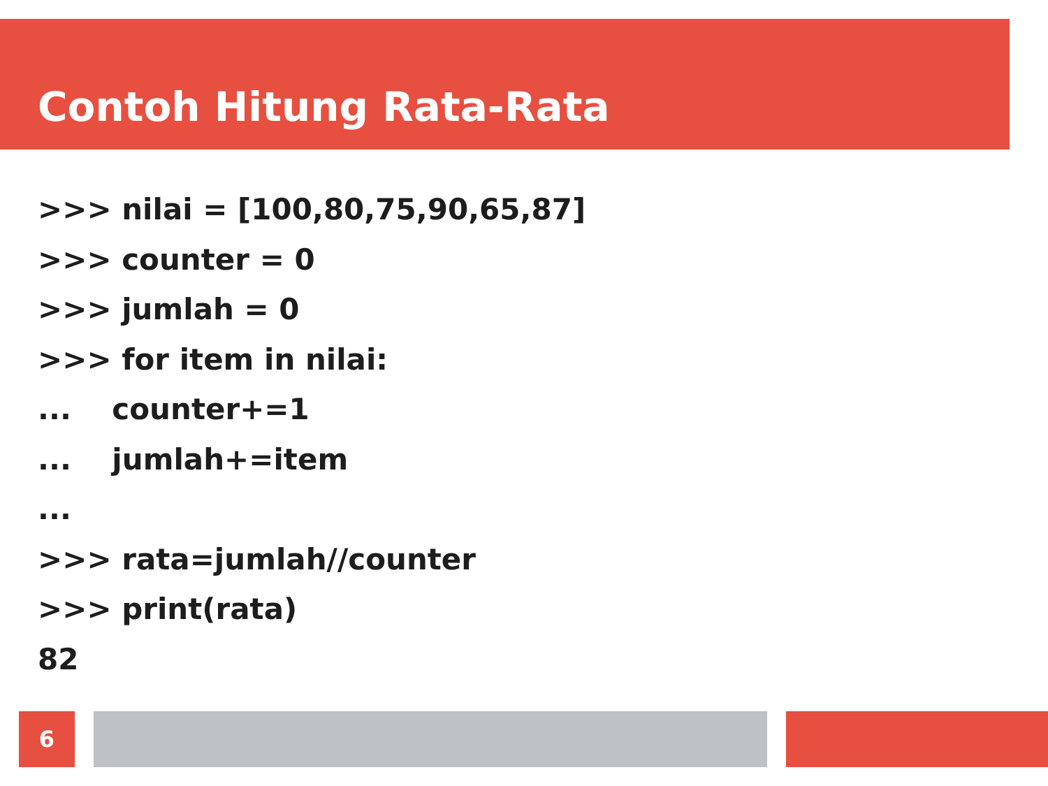Contoh Hitung Rata-Rata
>>> nilai = [100,80,75,90,65,87]
>>> counter = 0
>>> jumlah = 0
>>> for item in nilai:
... counter+=1
... jumlah+=item
...
>>> rata=jumlah//counter
>>> print(rata)
82
6